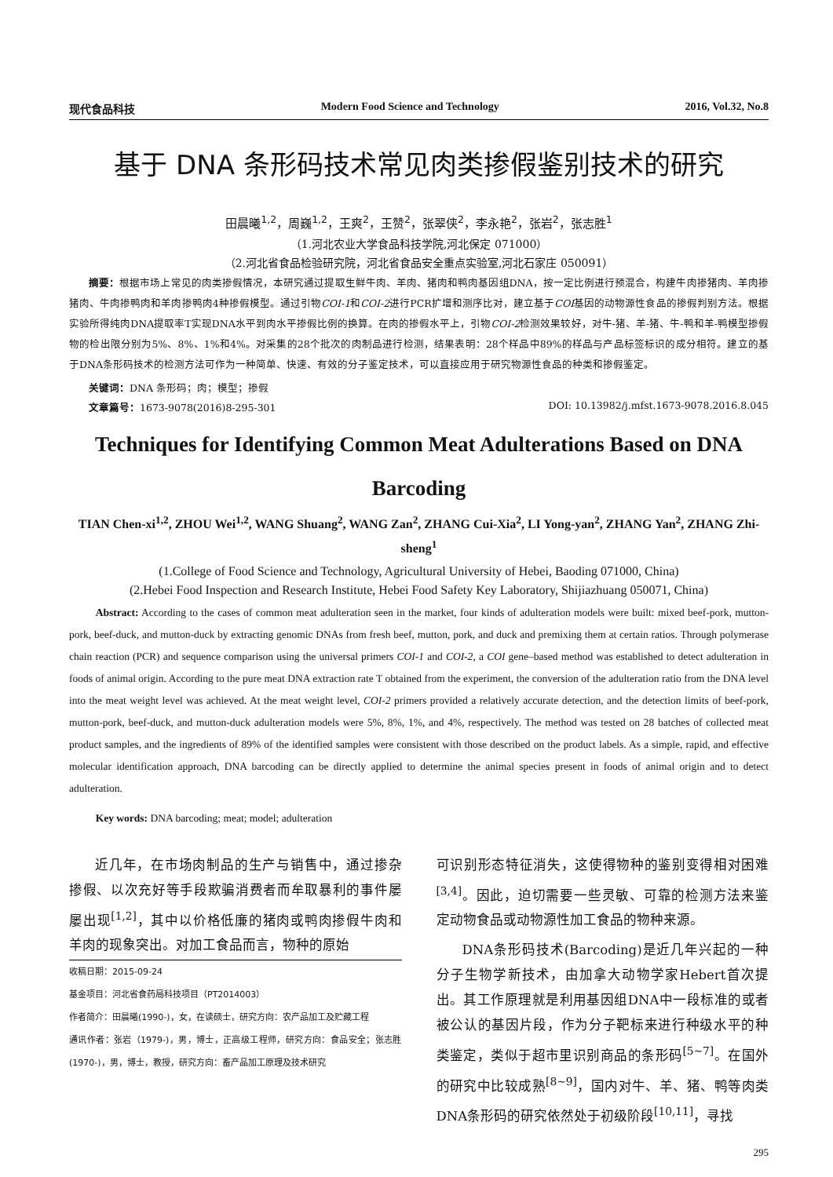现代食品科技 Modern Food Science and Technology 2016, Vol.32, No.8
基于 DNA 条形码技术常见肉类掺假鉴别技术的研究
田晨曦<sup>1,2</sup>，周巍<sup>1,2</sup>，王爽<sup>2</sup>，王赞<sup>2</sup>，张翠侠<sup>2</sup>，李永艳<sup>2</sup>，张岩<sup>2</sup>，张志胜<sup>1</sup>
（1.河北农业大学食品科技学院,河北保定 071000）
（2.河北省食品检验研究院，河北省食品安全重点实验室,河北石家庄 050091）
摘要：根据市场上常见的肉类掺假情况，本研究通过提取生鲜牛肉、羊肉、猪肉和鸭肉基因组DNA，按一定比例进行预混合，构建牛肉掺猪肉、羊肉掺猪肉、牛肉掺鸭肉和羊肉掺鸭肉4种掺假模型。通过引物COI-1和COI-2进行PCR扩增和测序比对，建立基于COI基因的动物源性食品的掺假判别方法。根据实验所得纯肉DNA提取率T实现DNA水平到肉水平掺假比例的换算。在肉的掺假水平上，引物COI-2检测效果较好，对牛-猪、羊-猪、牛-鸭和羊-鸭模型掺假物的检出限分别为5%、8%、1%和4%。对采集的28个批次的肉制品进行检测，结果表明：28个样品中89%的样品与产品标签标识的成分相符。建立的基于DNA条形码技术的检测方法可作为一种简单、快速、有效的分子鉴定技术，可以直接应用于研究物源性食品的种类和掺假鉴定。
关键词：DNA 条形码；肉；模型；掺假
文章篇号：1673-9078(2016)8-295-301 DOI: 10.13982/j.mfst.1673-9078.2016.8.045
Techniques for Identifying Common Meat Adulterations Based on DNA Barcoding
TIAN Chen-xi<sup>1,2</sup>, ZHOU Wei<sup>1,2</sup>, WANG Shuang<sup>2</sup>, WANG Zan<sup>2</sup>, ZHANG Cui-Xia<sup>2</sup>, LI Yong-yan<sup>2</sup>, ZHANG Yan<sup>2</sup>, ZHANG Zhi-sheng<sup>1</sup>
(1.College of Food Science and Technology, Agricultural University of Hebei, Baoding 071000, China)
(2.Hebei Food Inspection and Research Institute, Hebei Food Safety Key Laboratory, Shijiazhuang 050071, China)
Abstract: According to the cases of common meat adulteration seen in the market, four kinds of adulteration models were built: mixed beef-pork, mutton-pork, beef-duck, and mutton-duck by extracting genomic DNAs from fresh beef, mutton, pork, and duck and premixing them at certain ratios. Through polymerase chain reaction (PCR) and sequence comparison using the universal primers COI-1 and COI-2, a COI gene–based method was established to detect adulteration in foods of animal origin. According to the pure meat DNA extraction rate T obtained from the experiment, the conversion of the adulteration ratio from the DNA level into the meat weight level was achieved. At the meat weight level, COI-2 primers provided a relatively accurate detection, and the detection limits of beef-pork, mutton-pork, beef-duck, and mutton-duck adulteration models were 5%, 8%, 1%, and 4%, respectively. The method was tested on 28 batches of collected meat product samples, and the ingredients of 89% of the identified samples were consistent with those described on the product labels. As a simple, rapid, and effective molecular identification approach, DNA barcoding can be directly applied to determine the animal species present in foods of animal origin and to detect adulteration.
Key words: DNA barcoding; meat; model; adulteration
近几年，在市场肉制品的生产与销售中，通过掺杂掺假、以次充好等手段欺骗消费者而牟取暴利的事件屡屡出现<sup>[1,2]</sup>，其中以价格低廉的猪肉或鸭肉掺假牛肉和羊肉的现象突出。对加工食品而言，物种的原始
收稿日期：2015-09-24
基金项目：河北省食药局科技项目（PT2014003）
作者简介：田晨曦(1990-)，女，在读硕士，研究方向：农产品加工及贮藏工程
通讯作者：张岩（1979-)，男，博士，正高级工程师，研究方向：食品安全；张志胜(1970-)，男，博士，教授，研究方向：畜产品加工原理及技术研究
可识别形态特征消失，这使得物种的鉴别变得相对困难<sup>[3,4]</sup>。因此，迫切需要一些灵敏、可靠的检测方法来鉴定动物食品或动物源性加工食品的物种来源。
DNA条形码技术(Barcoding)是近几年兴起的一种分子生物学新技术，由加拿大动物学家Hebert首次提出。其工作原理就是利用基因组DNA中一段标准的或者被公认的基因片段，作为分子靶标来进行种级水平的种类鉴定，类似于超市里识别商品的条形码<sup>[5~7]</sup>。在国外的研究中比较成熟<sup>[8~9]</sup>，国内对牛、羊、猪、鸭等肉类DNA条形码的研究依然处于初级阶段<sup>[10,11]</sup>，寻找
295